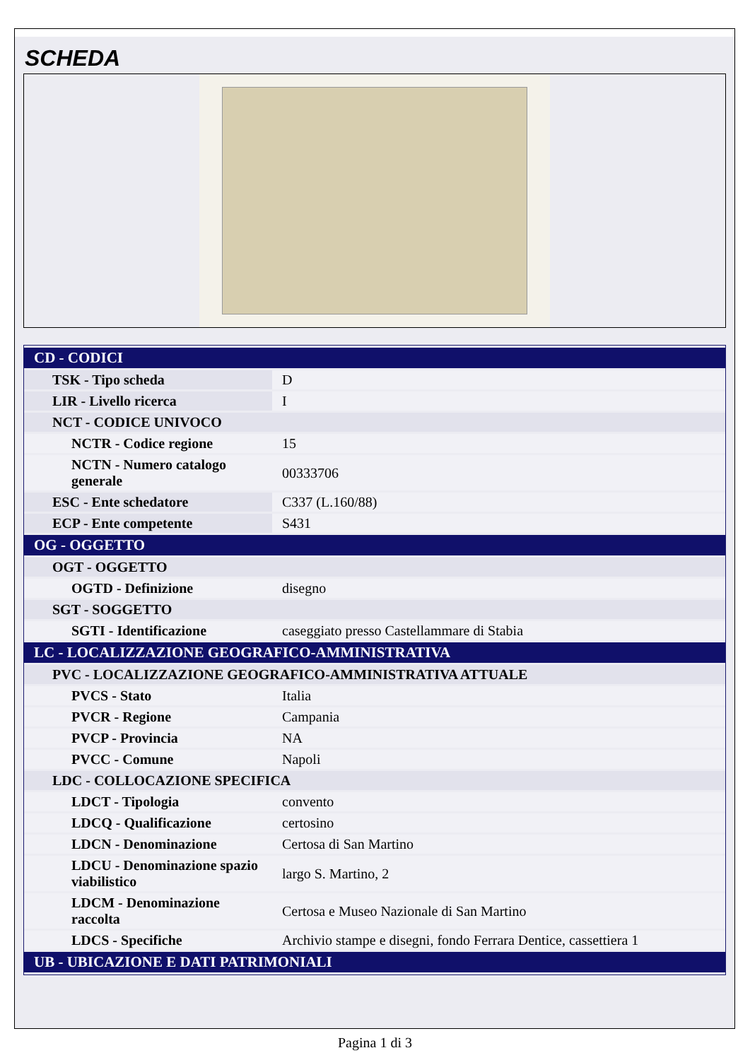SCHEDA
| CD - CODICI | |
| TSK - Tipo scheda | D |
| LIR - Livello ricerca | I |
| NCT - CODICE UNIVOCO | |
| NCTR - Codice regione | 15 |
| NCTN - Numero catalogo generale | 00333706 |
| ESC - Ente schedatore | C337 (L.160/88) |
| ECP - Ente competente | S431 |
| OG - OGGETTO | |
| OGT - OGGETTO | |
| OGTD - Definizione | disegno |
| SGT - SOGGETTO | |
| SGTI - Identificazione | caseggiato presso Castellammare di Stabia |
| LC - LOCALIZZAZIONE GEOGRAFICO-AMMINISTRATIVA | |
| PVC - LOCALIZZAZIONE GEOGRAFICO-AMMINISTRATIVA ATTUALE | |
| PVCS - Stato | Italia |
| PVCR - Regione | Campania |
| PVCP - Provincia | NA |
| PVCC - Comune | Napoli |
| LDC - COLLOCAZIONE SPECIFICA | |
| LDCT - Tipologia | convento |
| LDCQ - Qualificazione | certosino |
| LDCN - Denominazione | Certosa di San Martino |
| LDCU - Denominazione spazio viabilistico | largo S. Martino, 2 |
| LDCM - Denominazione raccolta | Certosa e Museo Nazionale di San Martino |
| LDCS - Specifiche | Archivio stampe e disegni, fondo Ferrara Dentice, cassettiera 1 |
| UB - UBICAZIONE E DATI PATRIMONIALI | |
Pagina 1 di 3